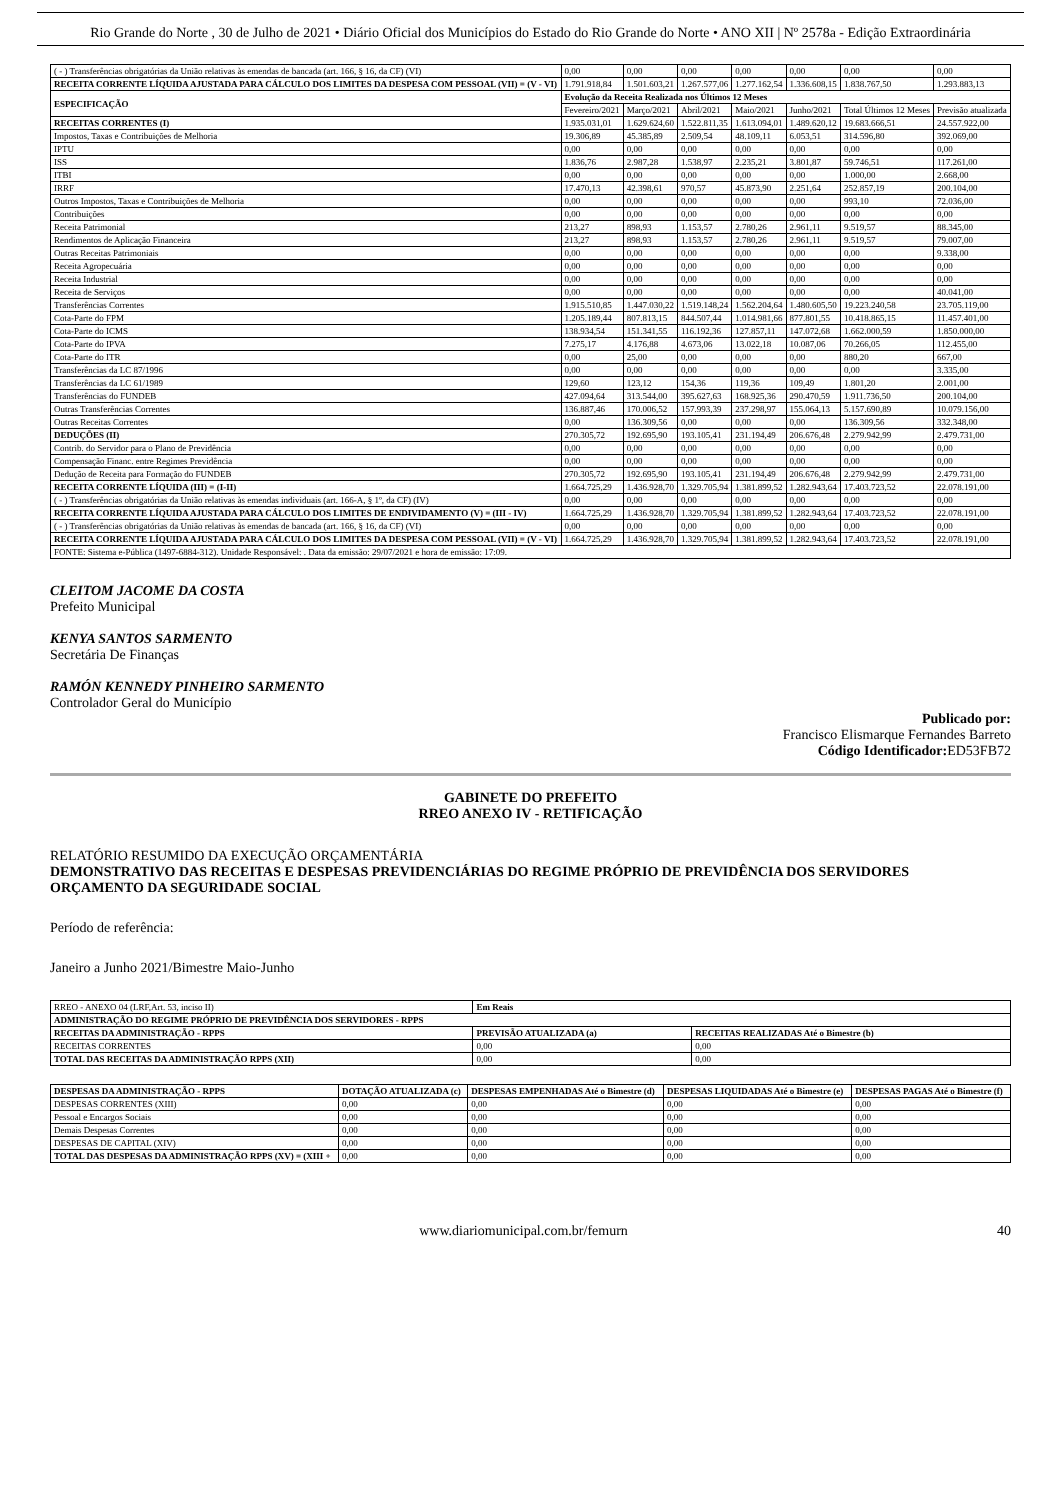Rio Grande do Norte , 30 de Julho de 2021 • Diário Oficial dos Municípios do Estado do Rio Grande do Norte • ANO XII | Nº 2578a - Edição Extraordinária
| ( - ) Transferências obrigatórias da União relativas às emendas de bancada (art. 166, § 16, da CF) (VI) | 0,00 | 0,00 | 0,00 | 0,00 | 0,00 | 0,00 | 0,00 |
| RECEITA CORRENTE LÍQUIDA AJUSTADA PARA CÁLCULO DOS LIMITES DA DESPESA COM PESSOAL (VII) = (V - VI) | 1.791.918,84 | 1.501.603,21 | 1.267.577,06 | 1.277.162,54 | 1.336.608,15 | 1.838.767,50 | 1.293.883,13 |
| ESPECIFICAÇÃO | Evolução da Receita Realizada nos Últimos 12 Meses | | | | | | |
| | Fevereiro/2021 | Março/2021 | Abril/2021 | Maio/2021 | Junho/2021 | Total Últimos 12 Meses | Previsão atualizada |
| RECEITAS CORRENTES (I) | 1.935.031,01 | 1.629.624,60 | 1.522.811,35 | 1.613.094,01 | 1.489.620,12 | 19.683.666,51 | 24.557.922,00 |
| Impostos, Taxas e Contribuições de Melhoria | 19.306,89 | 45.385,89 | 2.509,54 | 48.109,11 | 6.053,51 | 314.596,80 | 392.069,00 |
| IPTU | 0,00 | 0,00 | 0,00 | 0,00 | 0,00 | 0,00 | 0,00 |
| ISS | 1.836,76 | 2.987,28 | 1.538,97 | 2.235,21 | 3.801,87 | 59.746,51 | 117.261,00 |
| ITBI | 0,00 | 0,00 | 0,00 | 0,00 | 0,00 | 1.000,00 | 2.668,00 |
| IRRF | 17.470,13 | 42.398,61 | 970,57 | 45.873,90 | 2.251,64 | 252.857,19 | 200.104,00 |
| Outros Impostos, Taxas e Contribuições de Melhoria | 0,00 | 0,00 | 0,00 | 0,00 | 0,00 | 993,10 | 72.036,00 |
| Contribuições | 0,00 | 0,00 | 0,00 | 0,00 | 0,00 | 0,00 | 0,00 |
| Receita Patrimonial | 213,27 | 898,93 | 1.153,57 | 2.780,26 | 2.961,11 | 9.519,57 | 88.345,00 |
| Rendimentos de Aplicação Financeira | 213,27 | 898,93 | 1.153,57 | 2.780,26 | 2.961,11 | 9.519,57 | 79.007,00 |
| Outras Receitas Patrimoniais | 0,00 | 0,00 | 0,00 | 0,00 | 0,00 | 0,00 | 9.338,00 |
| Receita Agropecuária | 0,00 | 0,00 | 0,00 | 0,00 | 0,00 | 0,00 | 0,00 |
| Receita Industrial | 0,00 | 0,00 | 0,00 | 0,00 | 0,00 | 0,00 | 0,00 |
| Receita de Serviços | 0,00 | 0,00 | 0,00 | 0,00 | 0,00 | 0,00 | 40.041,00 |
| Transferências Correntes | 1.915.510,85 | 1.447.030,22 | 1.519.148,24 | 1.562.204,64 | 1.480.605,50 | 19.223.240,58 | 23.705.119,00 |
| Cota-Parte do FPM | 1.205.189,44 | 807.813,15 | 844.507,44 | 1.014.981,66 | 877.801,55 | 10.418.865,15 | 11.457.401,00 |
| Cota-Parte do ICMS | 138.934,54 | 151.341,55 | 116.192,36 | 127.857,11 | 147.072,68 | 1.662.000,59 | 1.850.000,00 |
| Cota-Parte do IPVA | 7.275,17 | 4.176,88 | 4.673,06 | 13.022,18 | 10.087,06 | 70.266,05 | 112.455,00 |
| Cota-Parte do ITR | 0,00 | 25,00 | 0,00 | 0,00 | 0,00 | 880,20 | 667,00 |
| Transferências da LC 87/1996 | 0,00 | 0,00 | 0,00 | 0,00 | 0,00 | 0,00 | 3.335,00 |
| Transferências da LC 61/1989 | 129,60 | 123,12 | 154,36 | 119,36 | 109,49 | 1.801,20 | 2.001,00 |
| Transferências do FUNDEB | 427.094,64 | 313.544,00 | 395.627,63 | 168.925,36 | 290.470,59 | 1.911.736,50 | 200.104,00 |
| Outras Transferências Correntes | 136.887,46 | 170.006,52 | 157.993,39 | 237.298,97 | 155.064,13 | 5.157.690,89 | 10.079.156,00 |
| Outras Receitas Correntes | 0,00 | 136.309,56 | 0,00 | 0,00 | 0,00 | 136.309,56 | 332.348,00 |
| DEDUÇÕES (II) | 270.305,72 | 192.695,90 | 193.105,41 | 231.194,49 | 206.676,48 | 2.279.942,99 | 2.479.731,00 |
| Contrib. do Servidor para o Plano de Previdência | 0,00 | 0,00 | 0,00 | 0,00 | 0,00 | 0,00 | 0,00 |
| Compensação Financ. entre Regimes Previdência | 0,00 | 0,00 | 0,00 | 0,00 | 0,00 | 0,00 | 0,00 |
| Dedução de Receita para Formação do FUNDEB | 270.305,72 | 192.695,90 | 193.105,41 | 231.194,49 | 206.676,48 | 2.279.942,99 | 2.479.731,00 |
| RECEITA CORRENTE LÍQUIDA (III) = (I-II) | 1.664.725,29 | 1.436.928,70 | 1.329.705,94 | 1.381.899,52 | 1.282.943,64 | 17.403.723,52 | 22.078.191,00 |
| ( - ) Transferências obrigatórias da União relativas às emendas individuais (art. 166-A, § 1º, da CF) (IV) | 0,00 | 0,00 | 0,00 | 0,00 | 0,00 | 0,00 | 0,00 |
| RECEITA CORRENTE LÍQUIDA AJUSTADA PARA CÁLCULO DOS LIMITES DE ENDIVIDAMENTO (V) = (III - IV) | 1.664.725,29 | 1.436.928,70 | 1.329.705,94 | 1.381.899,52 | 1.282.943,64 | 17.403.723,52 | 22.078.191,00 |
| ( - ) Transferências obrigatórias da União relativas às emendas de bancada (art. 166, § 16, da CF) (VI) | 0,00 | 0,00 | 0,00 | 0,00 | 0,00 | 0,00 | 0,00 |
| RECEITA CORRENTE LÍQUIDA AJUSTADA PARA CÁLCULO DOS LIMITES DA DESPESA COM PESSOAL (VII) = (V - VI) | 1.664.725,29 | 1.436.928,70 | 1.329.705,94 | 1.381.899,52 | 1.282.943,64 | 17.403.723,52 | 22.078.191,00 |
| FONTE: Sistema e-Pública (1497-6884-312). Unidade Responsável: . Data da emissão: 29/07/2021 e hora de emissão: 17:09. | | | | | | | |
CLEITOM JACOME DA COSTA
Prefeito Municipal
KENYA SANTOS SARMENTO
Secretária De Finanças
RAMÓN KENNEDY PINHEIRO SARMENTO
Controlador Geral do Município
Publicado por:
Francisco Elismarque Fernandes Barreto
Código Identificador: ED53FB72
GABINETE DO PREFEITO
RREO ANEXO IV - RETIFICAÇÃO
RELATÓRIO RESUMIDO DA EXECUÇÃO ORÇAMENTÁRIA
DEMONSTRATIVO DAS RECEITAS E DESPESAS PREVIDENCIÁRIAS DO REGIME PRÓPRIO DE PREVIDÊNCIA DOS SERVIDORES
ORÇAMENTO DA SEGURIDADE SOCIAL
Período de referência:
Janeiro a Junho 2021/Bimestre Maio-Junho
| RREO - ANEXO 04 (LRF,Art. 53, inciso II) | Em Reais | |
| ADMINISTRAÇÃO DO REGIME PRÓPRIO DE PREVIDÊNCIA DOS SERVIDORES - RPPS | | |
| RECEITAS DA ADMINISTRAÇÃO - RPPS | PREVISÃO ATUALIZADA (a) | RECEITAS REALIZADAS Até o Bimestre (b) |
| RECEITAS CORRENTES | 0,00 | 0,00 |
| TOTAL DAS RECEITAS DA ADMINISTRAÇÃO RPPS (XII) | 0,00 | 0,00 |
| DESPESAS DA ADMINISTRAÇÃO - RPPS | DOTAÇÃO ATUALIZADA (c) | DESPESAS EMPENHADAS Até o Bimestre (d) | DESPESAS LIQUIDADAS Até o Bimestre (e) | DESPESAS PAGAS Até o Bimestre (f) |
| --- | --- | --- | --- | --- |
| DESPESAS CORRENTES (XIII) | 0,00 | 0,00 | 0,00 | 0,00 |
| Pessoal e Encargos Sociais | 0,00 | 0,00 | 0,00 | 0,00 |
| Demais Despesas Correntes | 0,00 | 0,00 | 0,00 | 0,00 |
| DESPESAS DE CAPITAL (XIV) | 0,00 | 0,00 | 0,00 | 0,00 |
| TOTAL DAS DESPESAS DA ADMINISTRAÇÃO RPPS (XV) = (XIII + | 0,00 | 0,00 | 0,00 | 0,00 |
www.diariomunicipal.com.br/femurn 40